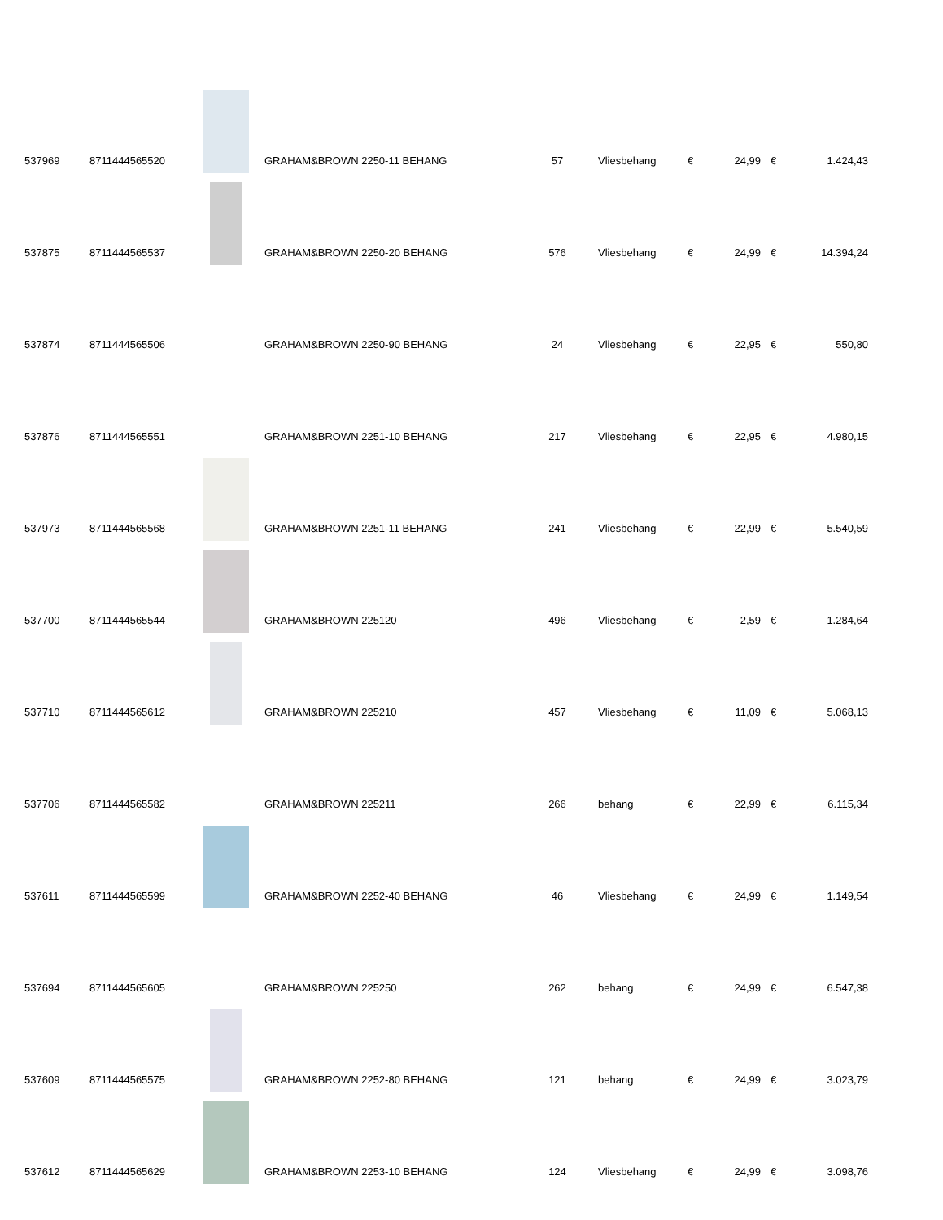| 537969 | 8711444565520 | | GRAHAM&BROWN 2250-11 BEHANG | 57 | Vliesbehang | € | 24,99 | € | 1.424,43 |
| 537875 | 8711444565537 | | GRAHAM&BROWN 2250-20 BEHANG | 576 | Vliesbehang | € | 24,99 | € | 14.394,24 |
| 537874 | 8711444565506 | | GRAHAM&BROWN 2250-90 BEHANG | 24 | Vliesbehang | € | 22,95 | € | 550,80 |
| 537876 | 8711444565551 | | GRAHAM&BROWN 2251-10 BEHANG | 217 | Vliesbehang | € | 22,95 | € | 4.980,15 |
| 537973 | 8711444565568 | | GRAHAM&BROWN 2251-11 BEHANG | 241 | Vliesbehang | € | 22,99 | € | 5.540,59 |
| 537700 | 8711444565544 | | GRAHAM&BROWN 225120 | 496 | Vliesbehang | € | 2,59 | € | 1.284,64 |
| 537710 | 8711444565612 | | GRAHAM&BROWN 225210 | 457 | Vliesbehang | € | 11,09 | € | 5.068,13 |
| 537706 | 8711444565582 | | GRAHAM&BROWN 225211 | 266 | behang | € | 22,99 | € | 6.115,34 |
| 537611 | 8711444565599 | | GRAHAM&BROWN 2252-40 BEHANG | 46 | Vliesbehang | € | 24,99 | € | 1.149,54 |
| 537694 | 8711444565605 | | GRAHAM&BROWN 225250 | 262 | behang | € | 24,99 | € | 6.547,38 |
| 537609 | 8711444565575 | | GRAHAM&BROWN 2252-80 BEHANG | 121 | behang | € | 24,99 | € | 3.023,79 |
| 537612 | 8711444565629 | | GRAHAM&BROWN 2253-10 BEHANG | 124 | Vliesbehang | € | 24,99 | € | 3.098,76 |